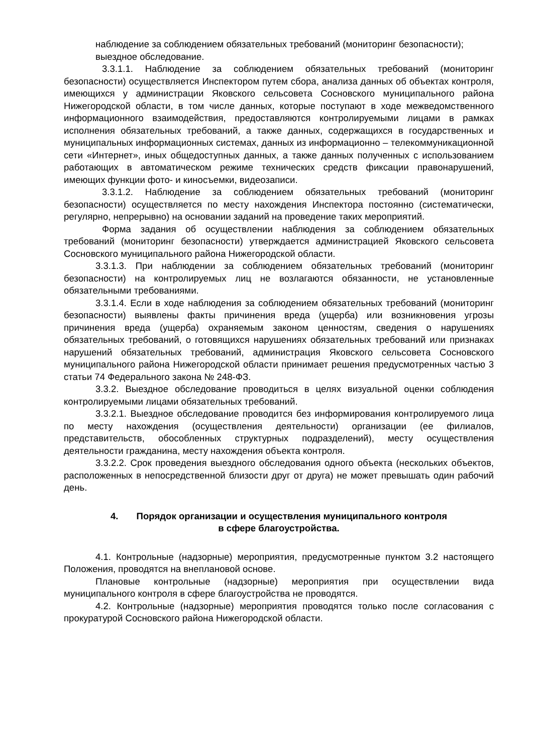наблюдение за соблюдением обязательных требований (мониторинг безопасности);
выездное обследование.
3.3.1.1. Наблюдение за соблюдением обязательных требований (мониторинг безопасности) осуществляется Инспектором путем сбора, анализа данных об объектах контроля, имеющихся у администрации Яковского сельсовета Сосновского муниципального района Нижегородской области, в том числе данных, которые поступают в ходе межведомственного информационного взаимодействия, предоставляются контролируемыми лицами в рамках исполнения обязательных требований, а также данных, содержащихся в государственных и муниципальных информационных системах, данных из информационно – телекоммуникационной сети «Интернет», иных общедоступных данных, а также данных полученных с использованием работающих в автоматическом режиме технических средств фиксации правонарушений, имеющих функции фото- и киносъемки, видеозаписи.
3.3.1.2. Наблюдение за соблюдением обязательных требований (мониторинг безопасности) осуществляется по месту нахождения Инспектора постоянно (систематически, регулярно, непрерывно) на основании заданий на проведение таких мероприятий.
Форма задания об осуществлении наблюдения за соблюдением обязательных требований (мониторинг безопасности) утверждается администрацией Яковского сельсовета Сосновского муниципального района Нижегородской области.
3.3.1.3. При наблюдении за соблюдением обязательных требований (мониторинг безопасности) на контролируемых лиц не возлагаются обязанности, не установленные обязательными требованиями.
3.3.1.4. Если в ходе наблюдения за соблюдением обязательных требований (мониторинг безопасности) выявлены факты причинения вреда (ущерба) или возникновения угрозы причинения вреда (ущерба) охраняемым законом ценностям, сведения о нарушениях обязательных требований, о готовящихся нарушениях обязательных требований или признаках нарушений обязательных требований, администрация Яковского сельсовета Сосновского муниципального района Нижегородской области принимает решения предусмотренных частью 3 статьи 74 Федерального закона № 248-ФЗ.
3.3.2. Выездное обследование проводиться в целях визуальной оценки соблюдения контролируемыми лицами обязательных требований.
3.3.2.1. Выездное обследование проводится без информирования контролируемого лица по месту нахождения (осуществления деятельности) организации (ее филиалов, представительств, обособленных структурных подразделений), месту осуществления деятельности гражданина, месту нахождения объекта контроля.
3.3.2.2. Срок проведения выездного обследования одного объекта (нескольких объектов, расположенных в непосредственной близости друг от друга) не может превышать один рабочий день.
4. Порядок организации и осуществления муниципального контроля
в сфере благоустройства.
4.1. Контрольные (надзорные) мероприятия, предусмотренные пунктом 3.2 настоящего Положения, проводятся на внеплановой основе.
Плановые контрольные (надзорные) мероприятия при осуществлении вида муниципального контроля в сфере благоустройства не проводятся.
4.2. Контрольные (надзорные) мероприятия проводятся только после согласования с прокуратурой Сосновского района Нижегородской области.